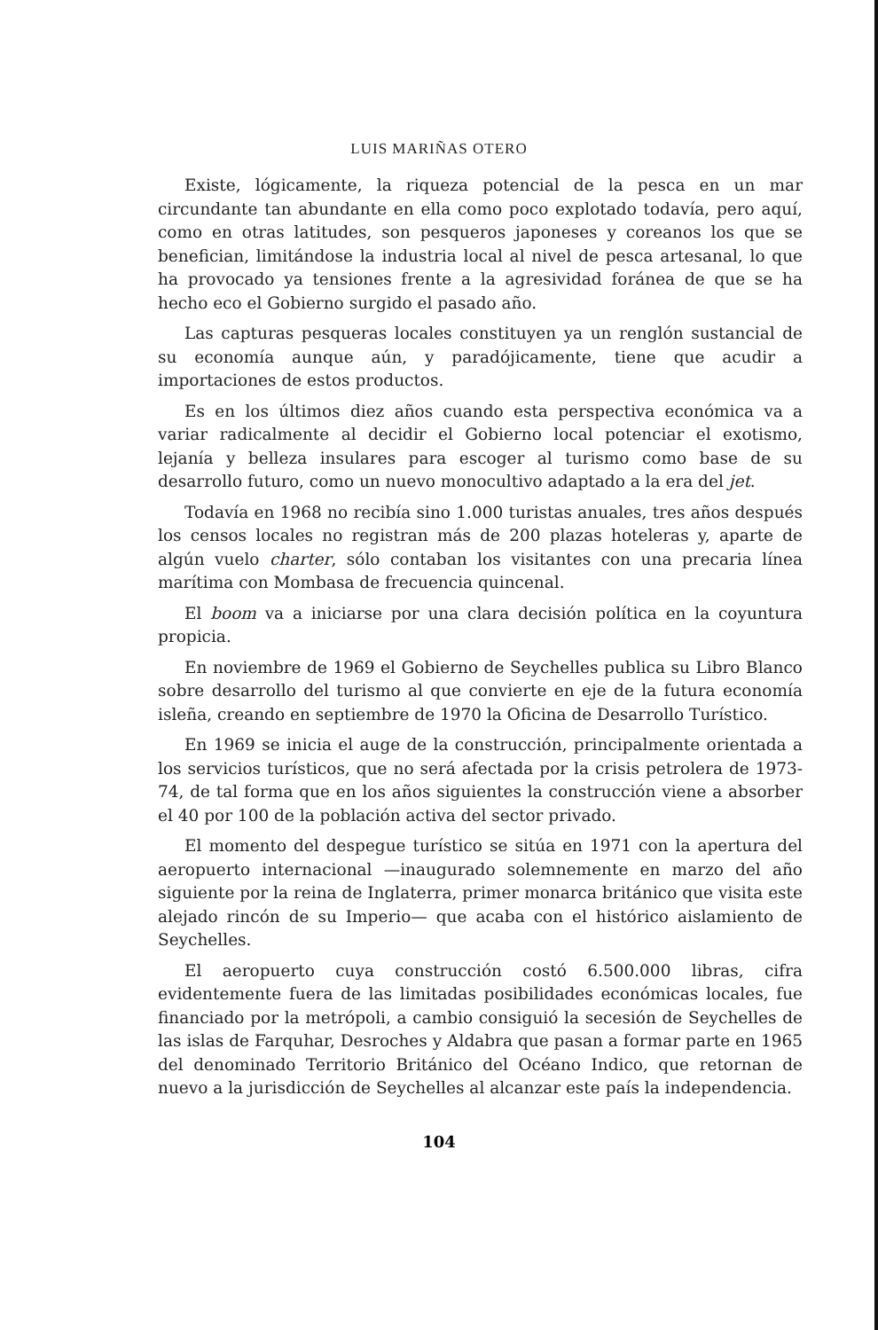LUIS MARIÑAS OTERO
Existe, lógicamente, la riqueza potencial de la pesca en un mar circundante tan abundante en ella como poco explotado todavía, pero aquí, como en otras latitudes, son pesqueros japoneses y coreanos los que se benefician, limitándose la industria local al nivel de pesca artesanal, lo que ha provocado ya tensiones frente a la agresividad foránea de que se ha hecho eco el Gobierno surgido el pasado año.
Las capturas pesqueras locales constituyen ya un renglón sustancial de su economía aunque aún, y paradójicamente, tiene que acudir a importaciones de estos productos.
Es en los últimos diez años cuando esta perspectiva económica va a variar radicalmente al decidir el Gobierno local potenciar el exotismo, lejanía y belleza insulares para escoger al turismo como base de su desarrollo futuro, como un nuevo monocultivo adaptado a la era del jet.
Todavía en 1968 no recibía sino 1.000 turistas anuales, tres años después los censos locales no registran más de 200 plazas hoteleras y, aparte de algún vuelo charter, sólo contaban los visitantes con una precaria línea marítima con Mombasa de frecuencia quincenal.
El boom va a iniciarse por una clara decisión política en la coyuntura propicia.
En noviembre de 1969 el Gobierno de Seychelles publica su Libro Blanco sobre desarrollo del turismo al que convierte en eje de la futura economía isleña, creando en septiembre de 1970 la Oficina de Desarrollo Turístico.
En 1969 se inicia el auge de la construcción, principalmente orientada a los servicios turísticos, que no será afectada por la crisis petrolera de 1973-74, de tal forma que en los años siguientes la construcción viene a absorber el 40 por 100 de la población activa del sector privado.
El momento del despegue turístico se sitúa en 1971 con la apertura del aeropuerto internacional —inaugurado solemnemente en marzo del año siguiente por la reina de Inglaterra, primer monarca británico que visita este alejado rincón de su Imperio— que acaba con el histórico aislamiento de Seychelles.
El aeropuerto cuya construcción costó 6.500.000 libras, cifra evidentemente fuera de las limitadas posibilidades económicas locales, fue financiado por la metrópoli, a cambio consiguió la secesión de Seychelles de las islas de Farquhar, Desroches y Aldabra que pasan a formar parte en 1965 del denominado Territorio Británico del Océano Indico, que retornan de nuevo a la jurisdicción de Seychelles al alcanzar este país la independencia.
104